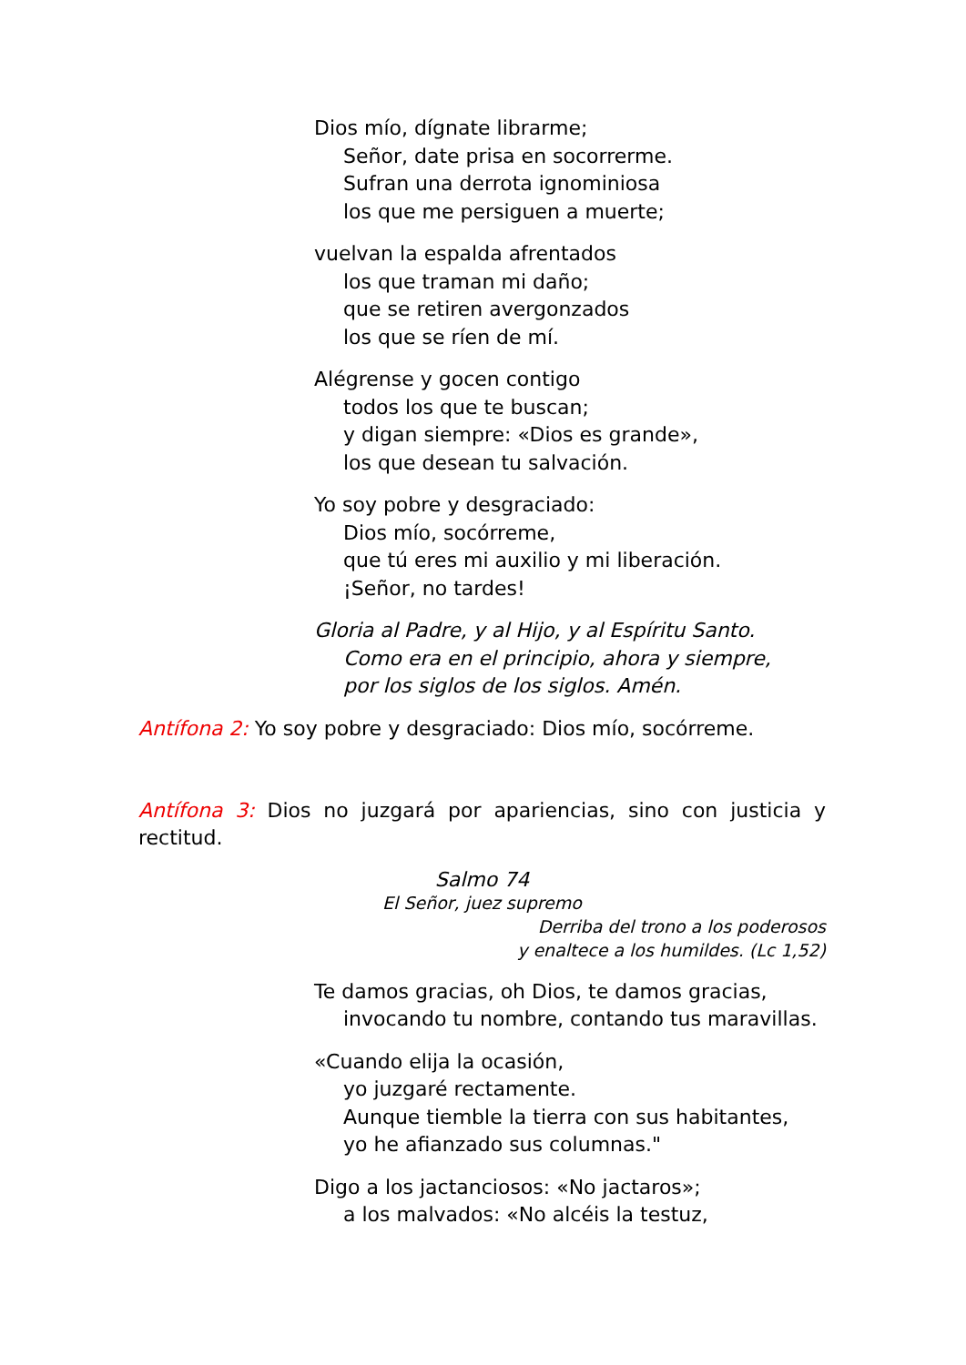Dios mío, dígnate librarme;
Señor, date prisa en socorrerme.
Sufran una derrota ignominiosa
los que me persiguen a muerte;
vuelvan la espalda afrentados
los que traman mi daño;
que se retiren avergonzados
los que se ríen de mí.
Alégrense y gocen contigo
todos los que te buscan;
y digan siempre: «Dios es grande»,
los que desean tu salvación.
Yo soy pobre y desgraciado:
Dios mío, socórreme,
que tú eres mi auxilio y mi liberación.
¡Señor, no tardes!
Gloria al Padre, y al Hijo, y al Espíritu Santo.
Como era en el principio, ahora y siempre,
por los siglos de los siglos. Amén.
Antífona 2: Yo soy pobre y desgraciado: Dios mío, socórreme.
Antífona 3: Dios no juzgará por apariencias, sino con justicia y rectitud.
Salmo 74
El Señor, juez supremo
Derriba del trono a los poderosos
y enaltece a los humildes. (Lc 1,52)
Te damos gracias, oh Dios, te damos gracias,
invocando tu nombre, contando tus maravillas.
«Cuando elija la ocasión,
yo juzgaré rectamente.
Aunque tiemble la tierra con sus habitantes,
yo he afianzado sus columnas."
Digo a los jactanciosos: «No jactaros»;
a los malvados: «No alcéis la testuz,